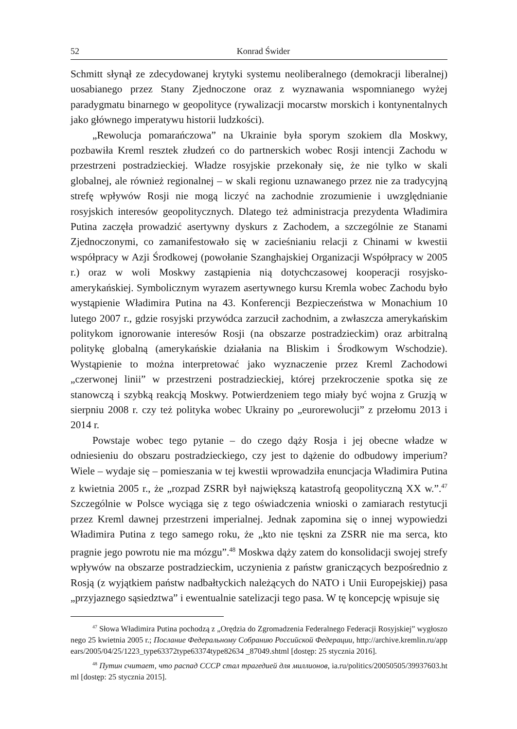52 Konrad Świder
Schmitt słynął ze zdecydowanej krytyki systemu neoliberalnego (demokracji liberalnej) uosabianego przez Stany Zjednoczone oraz z wyznawania wspomnianego wyżej paradygmatu binarnego w geopolityce (rywalizacji mocarstw morskich i kontynentalnych jako głównego imperatywu historii ludzkości).
„Rewolucja pomarańczowa” na Ukrainie była sporym szokiem dla Moskwy, pozbawiła Kreml resztek złudzeń co do partnerskich wobec Rosji intencji Zachodu w przestrzeni postradzieckiej. Władze rosyjskie przekonały się, że nie tylko w skali globalnej, ale również regionalnej – w skali regionu uznawanego przez nie za tradycyjną strefę wpływów Rosji nie mogą liczyć na zachodnie zrozumienie i uwzględnianie rosyjskich interesów geopolitycznych. Dlatego też administracja prezydenta Władimira Putina zaczęła prowadzić asertywny dyskurs z Zachodem, a szczególnie ze Stanami Zjednoczonymi, co zamanifestowało się w zacieśnianiu relacji z Chinami w kwestii współpracy w Azji Środkowej (powołanie Szanghajskiej Organizacji Współpracy w 2005 r.) oraz w woli Moskwy zastąpienia nią dotychczasowej kooperacji rosyjsko-amerykańskiej. Symbolicznym wyrazem asertywnego kursu Kremla wobec Zachodu było wystąpienie Władimira Putina na 43. Konferencji Bezpieczeństwa w Monachium 10 lutego 2007 r., gdzie rosyjski przywódca zarzucił zachodnim, a zwłaszcza amerykańskim politykom ignorowanie interesów Rosji (na obszarze postradzieckim) oraz arbitralną politykę globalną (amerykańskie działania na Bliskim i Środkowym Wschodzie). Wystąpienie to można interpretować jako wyznaczenie przez Kreml Zachodowi „czerwonej linii” w przestrzeni postradzieckiej, której przekroczenie spotka się ze stanowczą i szybką reakcją Moskwy. Potwierdzeniem tego miały być wojna z Gruzją w sierpniu 2008 r. czy też polityka wobec Ukrainy po „eurorewolucji” z przełomu 2013 i 2014 r.
Powstaje wobec tego pytanie – do czego dąży Rosja i jej obecne władze w odniesieniu do obszaru postradzieckiego, czy jest to dążenie do odbudowy imperium? Wiele – wydaje się – pomieszania w tej kwestii wprowadziła enuncjacja Władimira Putina z kwietnia 2005 r., że „rozpad ZSRR był największą katastrofą geopolityczną XX w.”.<sup>47</sup> Szczególnie w Polsce wyciąga się z tego oświadczenia wnioski o zamiarach restytucji przez Kreml dawnej przestrzeni imperialnej. Jednak zapomina się o innej wypowiedzi Władimira Putina z tego samego roku, że „kto nie tęskni za ZSRR nie ma serca, kto pragnie jego powrotu nie ma mózgu”.<sup>48</sup> Moskwa dąży zatem do konsolidacji swojej strefy wpływów na obszarze postradzieckim, uczynienia z państw graniczących bezpośrednio z Rosją (z wyjątkiem państw nadbałtyckich należących do NATO i Unii Europejskiej) pasa „przyjaznego sąsiedztwa” i ewentualnie satelizacji tego pasa. W tę koncepcję wpisuje się
<sup>47</sup> Słowa Władimira Putina pochodzą z „Orędzia do Zgromadzenia Federalnego Federacji Rosyjskiej” wygłoszonego 25 kwietnia 2005 r.; Послание Федеральному Собранию Российской Федерации, http://archive.kremlin.ru/appears/2005/04/25/1223_type63372type63374type82634 _87049.shtml [dostęp: 25 stycznia 2016].
<sup>48</sup> Путин считает, что распад СССР стал трагедией для миллионов, ia.ru/politics/20050505/39937603.html [dostęp: 25 stycznia 2015].